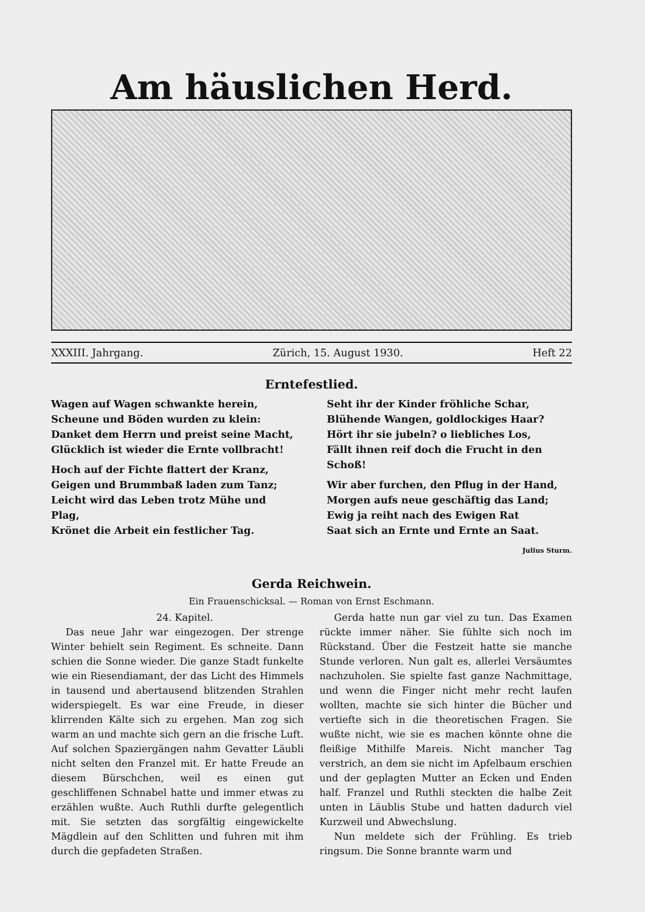Am häuslichen Herd.
XXXIII. Jahrgang. Zürich, 15. August 1930. Heft 22
Erntefestlied.
Wagen auf Wagen schwankte herein,
Scheune und Böden wurden zu klein:
Danket dem Herrn und preist seine Macht,
Glücklich ist wieder die Ernte vollbracht!
Hoch auf der Fichte flattert der Kranz,
Geigen und Brummbaß laden zum Tanz;
Leicht wird das Leben trotz Mühe und Plag,
Krönet die Arbeit ein festlicher Tag.
Seht ihr der Kinder fröhliche Schar,
Blühende Wangen, goldlockiges Haar?
Hört ihr sie jubeln? o liebliches Los,
Fällt ihnen reif doch die Frucht in den Schoß!
Wir aber furchen, den Pflug in der Hand,
Morgen aufs neue geschäftig das Land;
Ewig ja reiht nach des Ewigen Rat
Saat sich an Ernte und Ernte an Saat.
Julius Sturm.
Gerda Reichwein.
Ein Frauenschicksal. — Roman von Ernst Eschmann.
24. Kapitel.
Das neue Jahr war eingezogen. Der strenge Winter behielt sein Regiment. Es schneite. Dann schien die Sonne wieder. Die ganze Stadt funkelte wie ein Riesendiamant, der das Licht des Himmels in tausend und abertausend blitzenden Strahlen widerspiegelt. Es war eine Freude, in dieser klirrenden Kälte sich zu ergehen. Man zog sich warm an und machte sich gern an die frische Luft. Auf solchen Spaziergängen nahm Gevatter Läubli nicht selten den Franzel mit. Er hatte Freude an diesem Bürschchen, weil es einen gut geschliffenen Schnabel hatte und immer etwas zu erzählen wußte. Auch Ruthli durfte gelegentlich mit. Sie setzten das sorgfältig eingewickelte Mägdlein auf den Schlitten und fuhren mit ihm durch die gepfadeten Straßen.
Gerda hatte nun gar viel zu tun. Das Examen rückte immer näher. Sie fühlte sich noch im Rückstand. Über die Festzeit hatte sie manche Stunde verloren. Nun galt es, allerlei Versäumtes nachzuholen. Sie spielte fast ganze Nachmittage, und wenn die Finger nicht mehr recht laufen wollten, machte sie sich hinter die Bücher und vertiefte sich in die theoretischen Fragen. Sie wußte nicht, wie sie es machen könnte ohne die fleißige Mithilfe Mareis. Nicht mancher Tag verstrich, an dem sie nicht im Apfelbaum erschien und der geplagten Mutter an Ecken und Enden half. Franzel und Ruthli steckten die halbe Zeit unten in Läublis Stube und hatten dadurch viel Kurzweil und Abwechslung.
Nun meldete sich der Frühling. Es trieb ringsum. Die Sonne brannte warm und